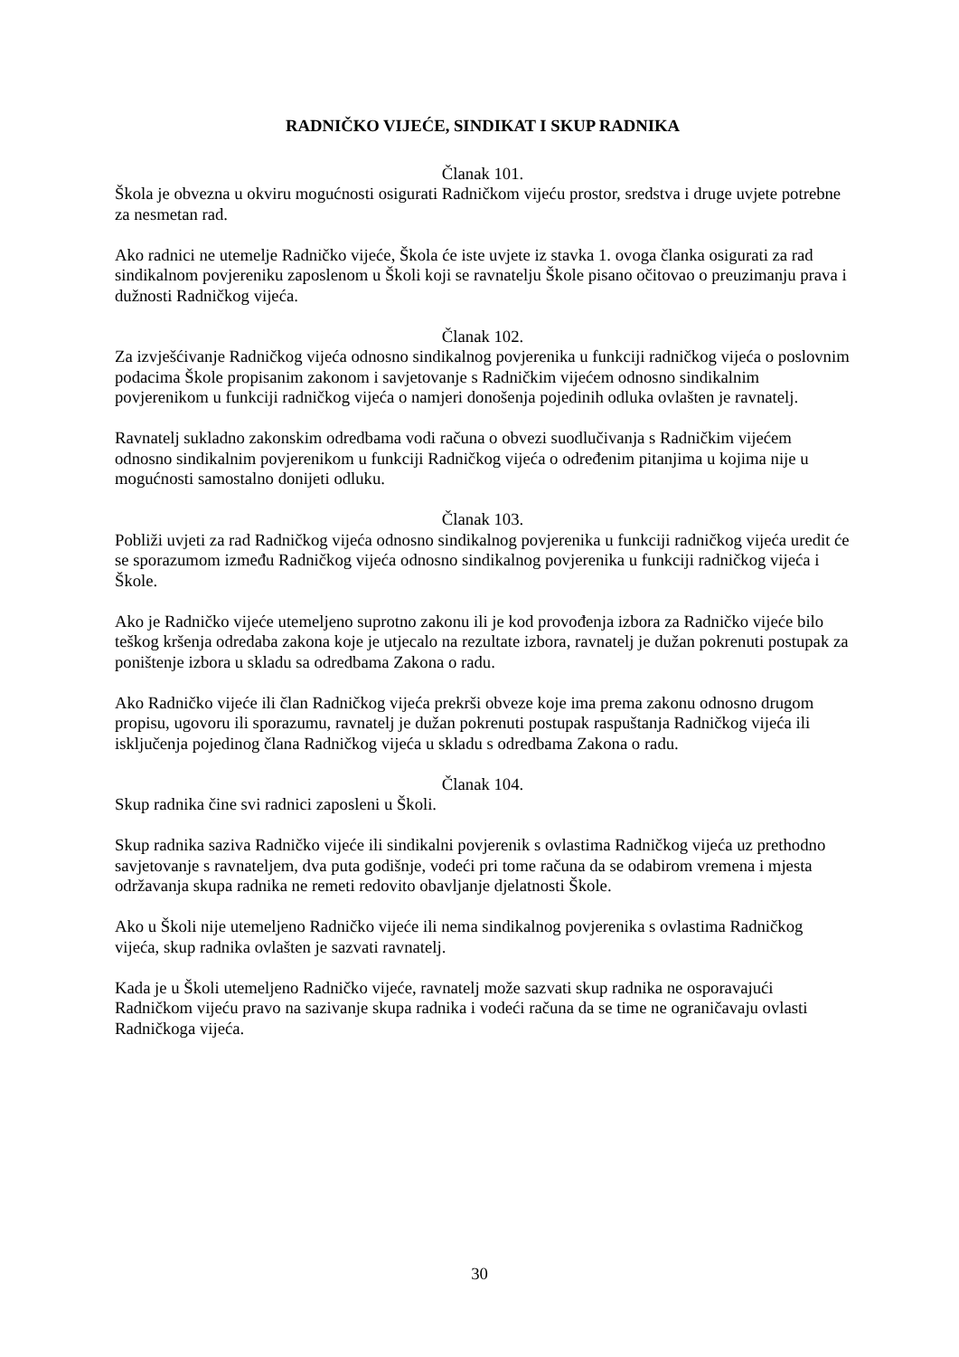RADNIČKO VIJEĆE, SINDIKAT I SKUP RADNIKA
Članak 101.
Škola je obvezna u okviru mogućnosti osigurati Radničkom vijeću prostor, sredstva i druge uvjete potrebne za nesmetan rad.
Ako radnici ne utemelje Radničko vijeće, Škola će iste uvjete iz stavka 1. ovoga članka osigurati za rad sindikalnom povjereniku zaposlenom u Školi koji se ravnatelju Škole pisano očitovao o preuzimanju prava i dužnosti Radničkog vijeća.
Članak 102.
Za izvješćivanje Radničkog vijeća odnosno sindikalnog povjerenika u funkciji radničkog vijeća o poslovnim podacima Škole propisanim zakonom i savjetovanje s Radničkim vijećem odnosno sindikalnim povjerenikom u funkciji radničkog vijeća o namjeri donošenja pojedinih odluka ovlašten je ravnatelj.
Ravnatelj sukladno zakonskim odredbama vodi računa o obvezi suodlučivanja s Radničkim vijećem odnosno sindikalnim povjerenikom u funkciji Radničkog vijeća o određenim pitanjima u kojima nije u mogućnosti samostalno donijeti odluku.
Članak 103.
Pobliži uvjeti za rad Radničkog vijeća odnosno sindikalnog povjerenika u funkciji radničkog vijeća uredit će se sporazumom između Radničkog vijeća odnosno sindikalnog povjerenika u funkciji radničkog vijeća i Škole.
Ako je Radničko vijeće utemeljeno suprotno zakonu ili je kod provođenja izbora za Radničko vijeće bilo teškog kršenja odredaba zakona koje je utjecalo na rezultate izbora, ravnatelj je dužan pokrenuti postupak za poništenje izbora u skladu sa odredbama Zakona o radu.
Ako Radničko vijeće ili član Radničkog vijeća prekrši obveze koje ima prema zakonu odnosno drugom propisu, ugovoru ili sporazumu, ravnatelj je dužan pokrenuti postupak raspuštanja Radničkog vijeća ili isključenja pojedinog člana Radničkog vijeća u skladu s odredbama Zakona o radu.
Članak 104.
Skup radnika čine svi radnici zaposleni u Školi.
Skup radnika saziva Radničko vijeće ili sindikalni povjerenik s ovlastima Radničkog vijeća uz prethodno savjetovanje s ravnateljem, dva puta godišnje, vodeći pri tome računa da se odabirom vremena i mjesta održavanja skupa radnika ne remeti redovito obavljanje djelatnosti Škole.
Ako u Školi nije utemeljeno Radničko vijeće ili nema sindikalnog povjerenika s ovlastima Radničkog vijeća, skup radnika ovlašten je sazvati ravnatelj.
Kada je u Školi utemeljeno Radničko vijeće, ravnatelj može sazvati skup radnika ne osporavajući Radničkom vijeću pravo na sazivanje skupa radnika i vodeći računa da se time ne ograničavaju ovlasti Radničkoga vijeća.
30